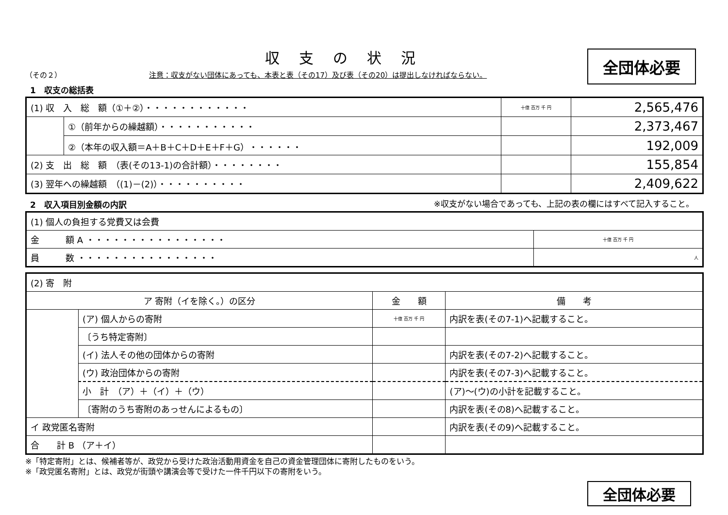収支の状況
全団体必要
（その２） 注意：収支がない団体にあっても、本表と表（その17）及び表（その20）は提出しなければならない。
1　収支の総括表
| (1) 収 入 総 額（①＋②）・・・・・・・・・・・・ | | 十億 百万 千 円 | 2,565,476 |
| | ①（前年からの繰越額）・・・・・・・・・・・ | | 2,373,467 |
| | ②（本年の収入額＝A＋B＋C＋D＋E＋F＋G）・・・・・・ | | 192,009 |
| (2) 支 出 総 額 （表(その13-1)の合計額）・・・・・・・・ | | | 155,854 |
| (3) 翌年への繰越額 （(1)－(2)）・・・・・・・・・・ | | | 2,409,622 |
2　収入項目別金額の内訳 ※収支がない場合であっても、上記の表の欄にはすべて記入すること。
| (1) 個人の負担する党費又は会費 | |
| 金 額 A ・・・・・・・・・・・・・・・・ | 十億 百万 千 円 |
| 員 数 ・・・・・・・・・・・・・・・・ | 人 |
| (2) 寄 附 | | | |
| ア 寄附（イを除く。）の区分 | | 金 額 | 備 考 |
| | (ア) 個人からの寄附 | 十億 百万 千 円 | 内訳を表(その7-1)へ記載すること。 |
| | 〔うち特定寄附〕 | | |
| | (イ) 法人その他の団体からの寄附 | | 内訳を表(その7-2)へ記載すること。 |
| | (ウ) 政治団体からの寄附 | | 内訳を表(その7-3)へ記載すること。 |
| | 小 計 （ア）＋（イ）＋（ウ） | | (ア)～(ウ)の小計を記載すること。 |
| | 〔寄附のうち寄附のあっせんによるもの〕 | | 内訳を表(その8)へ記載すること。 |
| イ 政党匿名寄附 | | | 内訳を表(その9)へ記載すること。 |
| 合 計 B （ア＋イ） | | | |
※「特定寄附」とは、候補者等が、政党から受けた政治活動用資金を自己の資金管理団体に寄附したものをいう。
※「政党匿名寄附」とは、政党が街頭や講演会等で受けた一件千円以下の寄附をいう。
全団体必要